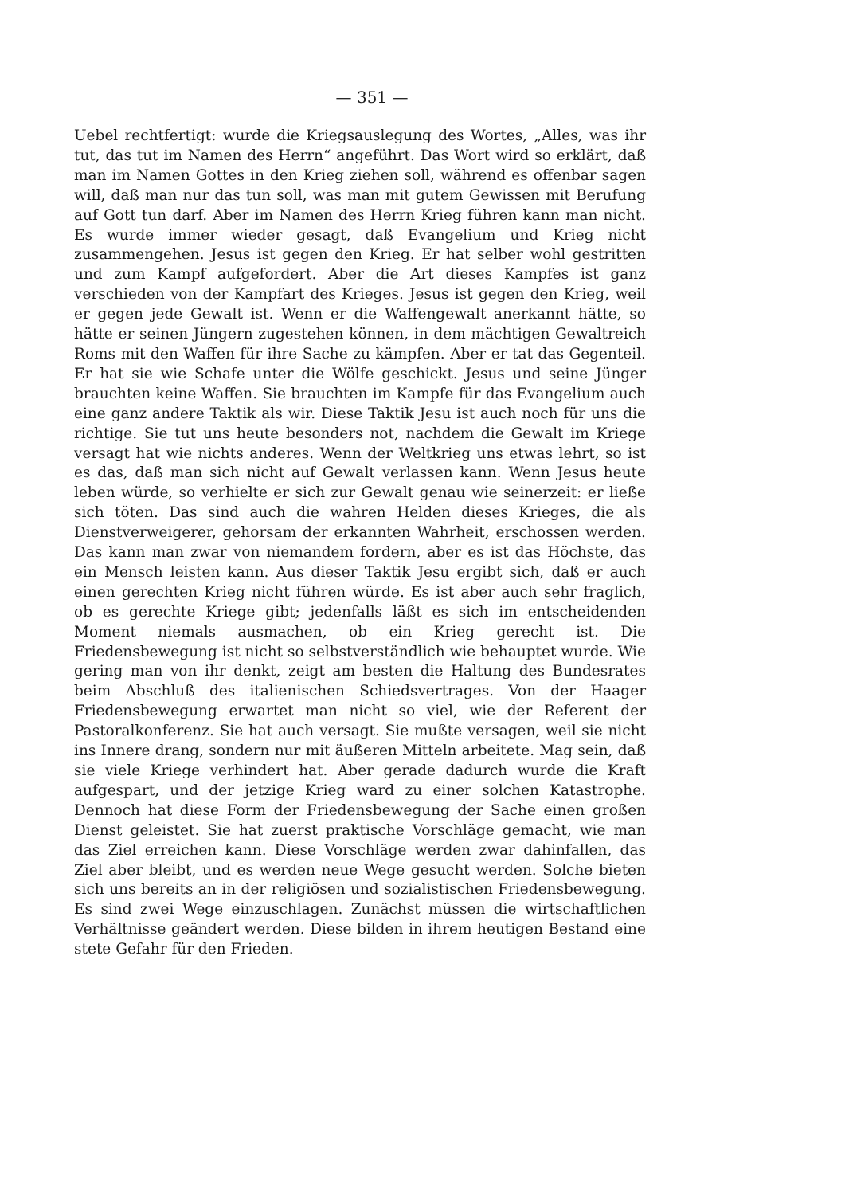— 351 —
Uebel rechtfertigt: wurde die Kriegsauslegung des Wortes, „Alles, was ihr tut, das tut im Namen des Herrn“ angeführt. Das Wort wird so erklärt, daß man im Namen Gottes in den Krieg ziehen soll, während es offenbar sagen will, daß man nur das tun soll, was man mit gutem Gewissen mit Berufung auf Gott tun darf. Aber im Namen des Herrn Krieg führen kann man nicht. Es wurde immer wieder gesagt, daß Evangelium und Krieg nicht zusammengehen. Jesus ist gegen den Krieg. Er hat selber wohl gestritten und zum Kampf aufgefordert. Aber die Art dieses Kampfes ist ganz verschieden von der Kampfart des Krieges. Jesus ist gegen den Krieg, weil er gegen jede Gewalt ist. Wenn er die Waffengewalt anerkannt hätte, so hätte er seinen Jüngern zugestehen können, in dem mächtigen Gewaltreich Roms mit den Waffen für ihre Sache zu kämpfen. Aber er tat das Gegenteil. Er hat sie wie Schafe unter die Wölfe geschickt. Jesus und seine Jünger brauchten keine Waffen. Sie brauchten im Kampfe für das Evangelium auch eine ganz andere Taktik als wir. Diese Taktik Jesu ist auch noch für uns die richtige. Sie tut uns heute besonders not, nachdem die Gewalt im Kriege versagt hat wie nichts anderes. Wenn der Weltkrieg uns etwas lehrt, so ist es das, daß man sich nicht auf Gewalt verlassen kann. Wenn Jesus heute leben würde, so verhielte er sich zur Gewalt genau wie seinerzeit: er ließe sich töten. Das sind auch die wahren Helden dieses Krieges, die als Dienstverweigerer, gehorsam der erkannten Wahrheit, erschossen werden. Das kann man zwar von niemandem fordern, aber es ist das Höchste, das ein Mensch leisten kann. Aus dieser Taktik Jesu ergibt sich, daß er auch einen gerechten Krieg nicht führen würde. Es ist aber auch sehr fraglich, ob es gerechte Kriege gibt; jedenfalls läßt es sich im entscheidenden Moment niemals ausmachen, ob ein Krieg gerecht ist. Die Friedensbewegung ist nicht so selbstverständlich wie behauptet wurde. Wie gering man von ihr denkt, zeigt am besten die Haltung des Bundesrates beim Abschluß des italienischen Schiedsvertrages. Von der Haager Friedensbewegung erwartet man nicht so viel, wie der Referent der Pastoralkonferenz. Sie hat auch versagt. Sie mußte versagen, weil sie nicht ins Innere drang, sondern nur mit äußeren Mitteln arbeitete. Mag sein, daß sie viele Kriege verhindert hat. Aber gerade dadurch wurde die Kraft aufgespart, und der jetzige Krieg ward zu einer solchen Katastrophe. Dennoch hat diese Form der Friedensbewegung der Sache einen großen Dienst geleistet. Sie hat zuerst praktische Vorschläge gemacht, wie man das Ziel erreichen kann. Diese Vorschläge werden zwar dahinfallen, das Ziel aber bleibt, und es werden neue Wege gesucht werden. Solche bieten sich uns bereits an in der religiösen und sozialistischen Friedensbewegung. Es sind zwei Wege einzuschlagen. Zunächst müssen die wirtschaftlichen Verhältnisse geändert werden. Diese bilden in ihrem heutigen Bestand eine stete Gefahr für den Frieden.